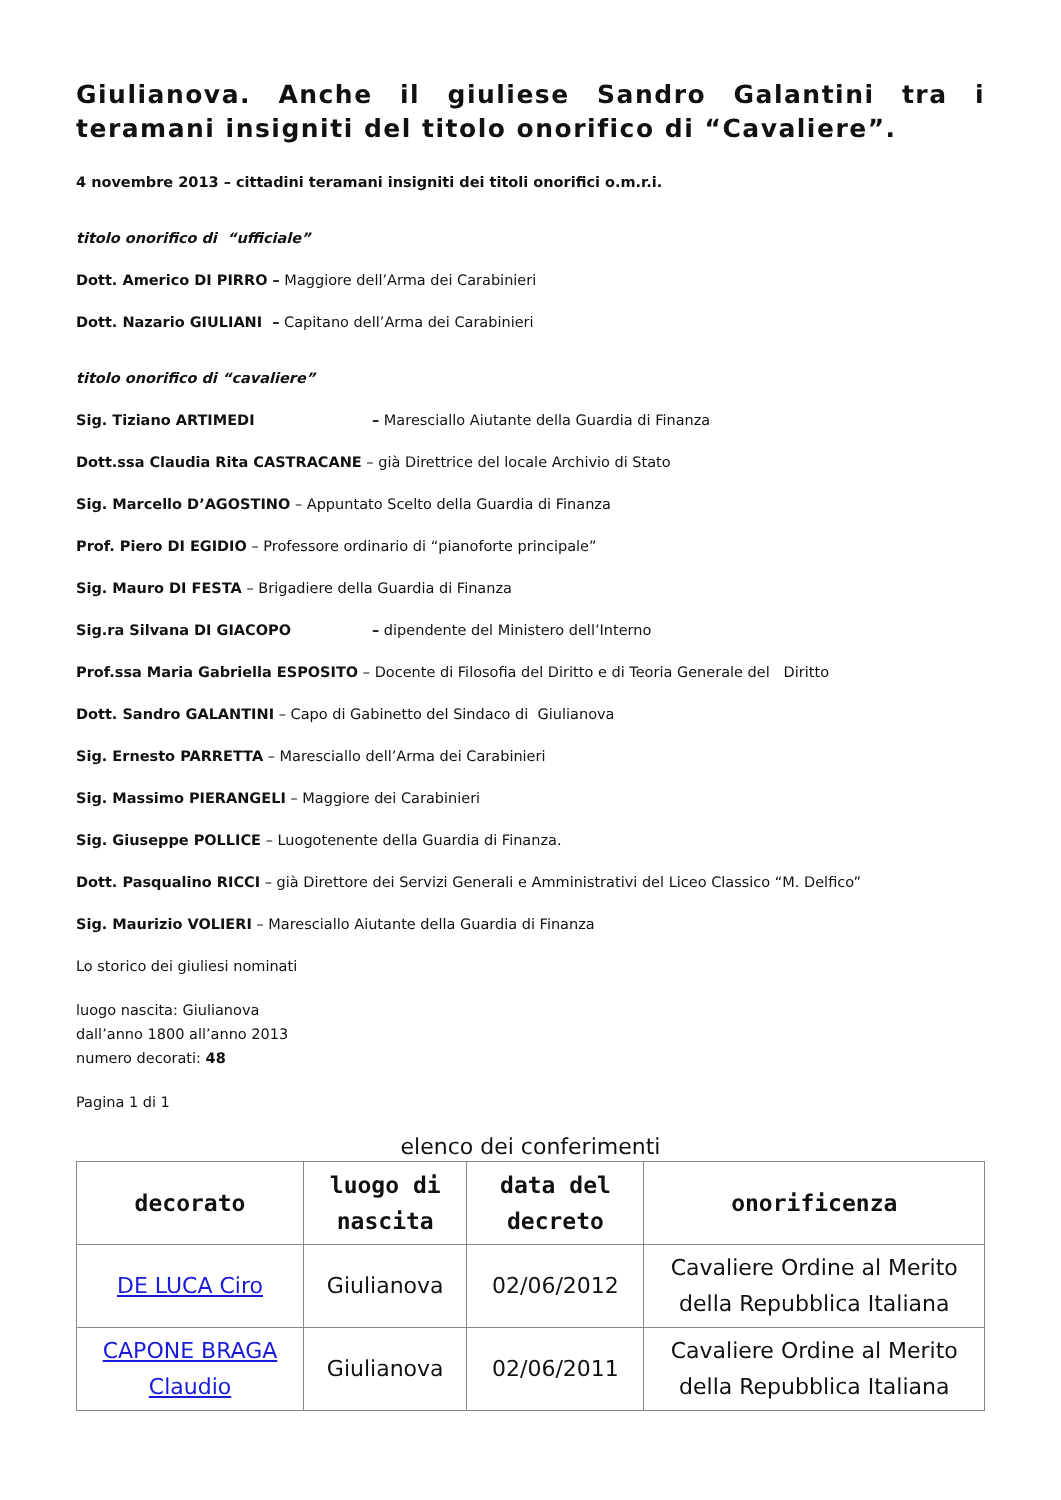Giulianova. Anche il giuliese Sandro Galantini tra i teramani insigniti del titolo onorifico di “Cavaliere”.
4 novembre 2013 – cittadini teramani insigniti dei titoli onorifici o.m.r.i.
titolo onorifico di “ufficiale”
Dott. Americo DI PIRRO – Maggiore dell’Arma dei Carabinieri
Dott. Nazario GIULIANI – Capitano dell’Arma dei Carabinieri
titolo onorifico di “cavaliere”
Sig. Tiziano ARTIMEDI – Maresciallo Aiutante della Guardia di Finanza
Dott.ssa Claudia Rita CASTRACANE – già Direttrice del locale Archivio di Stato
Sig. Marcello D’AGOSTINO – Appuntato Scelto della Guardia di Finanza
Prof. Piero DI EGIDIO – Professore ordinario di “pianoforte principale”
Sig. Mauro DI FESTA – Brigadiere della Guardia di Finanza
Sig.ra Silvana DI GIACOPO – dipendente del Ministero dell’Interno
Prof.ssa Maria Gabriella ESPOSITO – Docente di Filosofia del Diritto e di Teoria Generale del Diritto
Dott. Sandro GALANTINI – Capo di Gabinetto del Sindaco di Giulianova
Sig. Ernesto PARRETTA – Maresciallo dell’Arma dei Carabinieri
Sig. Massimo PIERANGELI – Maggiore dei Carabinieri
Sig. Giuseppe POLLICE – Luogotenente della Guardia di Finanza.
Dott. Pasqualino RICCI – già Direttore dei Servizi Generali e Amministrativi del Liceo Classico “M. Delfico”
Sig. Maurizio VOLIERI – Maresciallo Aiutante della Guardia di Finanza
Lo storico dei giuliesi nominati
luogo nascita: Giulianova
dall’anno 1800 all’anno 2013
numero decorati: 48
Pagina 1 di 1
elenco dei conferimenti
| decorato | luogo di nascita | data del decreto | onorificenza |
| --- | --- | --- | --- |
| DE LUCA Ciro | Giulianova | 02/06/2012 | Cavaliere Ordine al Merito della Repubblica Italiana |
| CAPONE BRAGA Claudio | Giulianova | 02/06/2011 | Cavaliere Ordine al Merito della Repubblica Italiana |